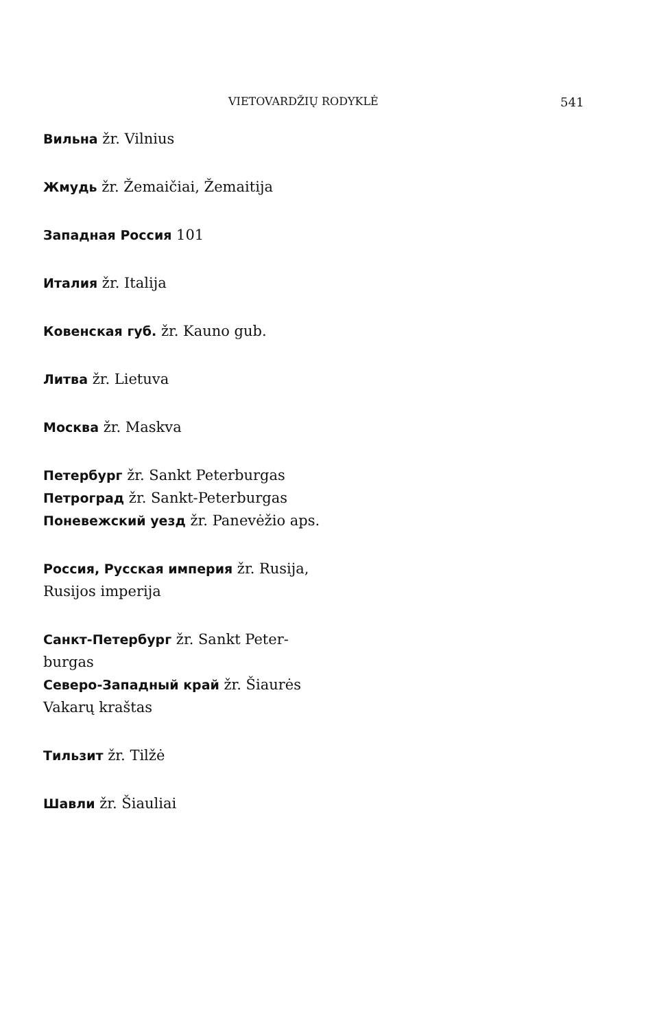VIETOVARDŽIŲ RODYKLĖ 541
Вильна žr. Vilnius
Жмудь žr. Žemaičiai, Žemaitija
Западная Россия 101
Италия žr. Italija
Ковенская губ. žr. Kauno gub.
Литва žr. Lietuva
Москва žr. Maskva
Петербург žr. Sankt Peterburgas
Петроград žr. Sankt-Peterburgas
Поневежский уезд žr. Panevėžio aps.
Россия, Русская империя žr. Rusija, Rusijos imperija
Санкт-Петербург žr. Sankt Peter-burgas
Северо-Западный край žr. Šiaurės Vakarų kraštas
Тильзит žr. Tilžė
Шавли žr. Šiauliai